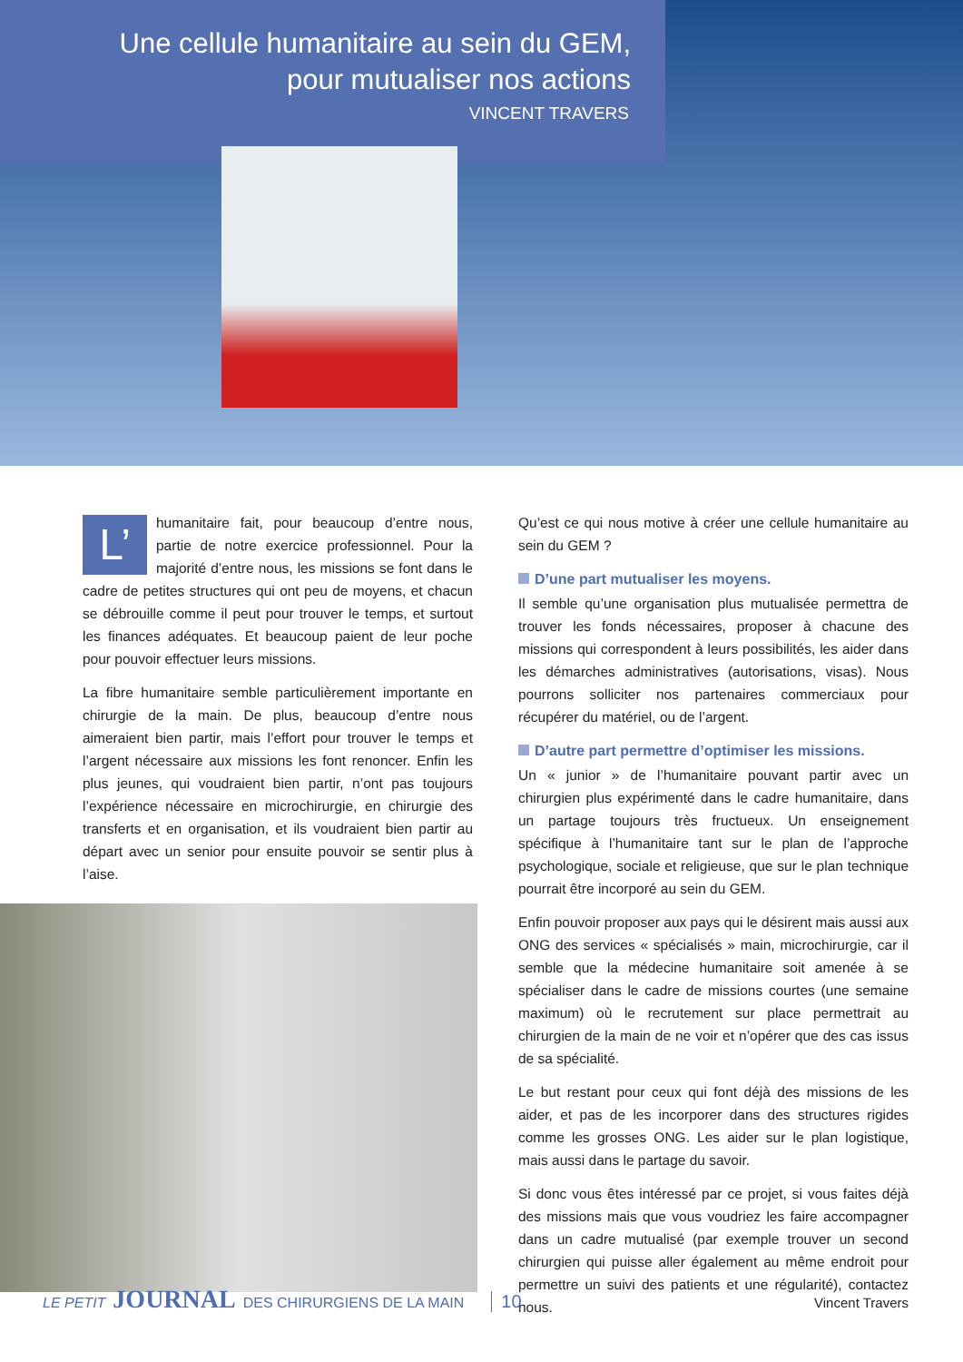Une cellule humanitaire au sein du GEM,
pour mutualiser nos actions
VINCENT TRAVERS
L’ humanitaire fait, pour beaucoup d’entre nous, partie de notre exercice professionnel. Pour la majorité d’entre nous, les missions se font dans le cadre de petites structures qui ont peu de moyens, et chacun se débrouille comme il peut pour trouver le temps, et surtout les finances adéquates. Et beaucoup paient de leur poche pour pouvoir effectuer leurs missions.
La fibre humanitaire semble particulièrement importante en chirurgie de la main. De plus, beaucoup d’entre nous aimeraient bien partir, mais l’effort pour trouver le temps et l’argent nécessaire aux missions les font renoncer. Enfin les plus jeunes, qui voudraient bien partir, n’ont pas toujours l’expérience nécessaire en microchirurgie, en chirurgie des transferts et en organisation, et ils voudraient bien partir au départ avec un senior pour ensuite pouvoir se sentir plus à l’aise.
Qu’est ce qui nous motive à créer une cellule humanitaire au sein du GEM ?
D’une part mutualiser les moyens.
Il semble qu’une organisation plus mutualisée permettra de trouver les fonds nécessaires, proposer à chacune des missions qui correspondent à leurs possibilités, les aider dans les démarches administratives (autorisations, visas). Nous pourrons solliciter nos partenaires commerciaux pour récupérer du matériel, ou de l’argent.
D’autre part permettre d’optimiser les missions.
Un « junior » de l’humanitaire pouvant partir avec un chirurgien plus expérimenté dans le cadre humanitaire, dans un partage toujours très fructueux. Un enseignement spécifique à l’humanitaire tant sur le plan de l’approche psychologique, sociale et religieuse, que sur le plan technique pourrait être incorporé au sein du GEM.
Enfin pouvoir proposer aux pays qui le désirent mais aussi aux ONG des services « spécialisés » main, microchirurgie, car il semble que la médecine humanitaire soit amenée à se spécialiser dans le cadre de missions courtes (une semaine maximum) où le recrutement sur place permettrait au chirurgien de la main de ne voir et n’opérer que des cas issus de sa spécialité.
Le but restant pour ceux qui font déjà des missions de les aider, et pas de les incorporer dans des structures rigides comme les grosses ONG. Les aider sur le plan logistique, mais aussi dans le partage du savoir.
Si donc vous êtes intéressé par ce projet, si vous faites déjà des missions mais que vous voudriez les faire accompagner dans un cadre mutualisé (par exemple trouver un second chirurgien qui puisse aller également au même endroit pour permettre un suivi des patients et une régularité), contactez nous.
LE PETIT JOURNAL DES CHIRURGIENS DE LA MAIN 10 Vincent Travers